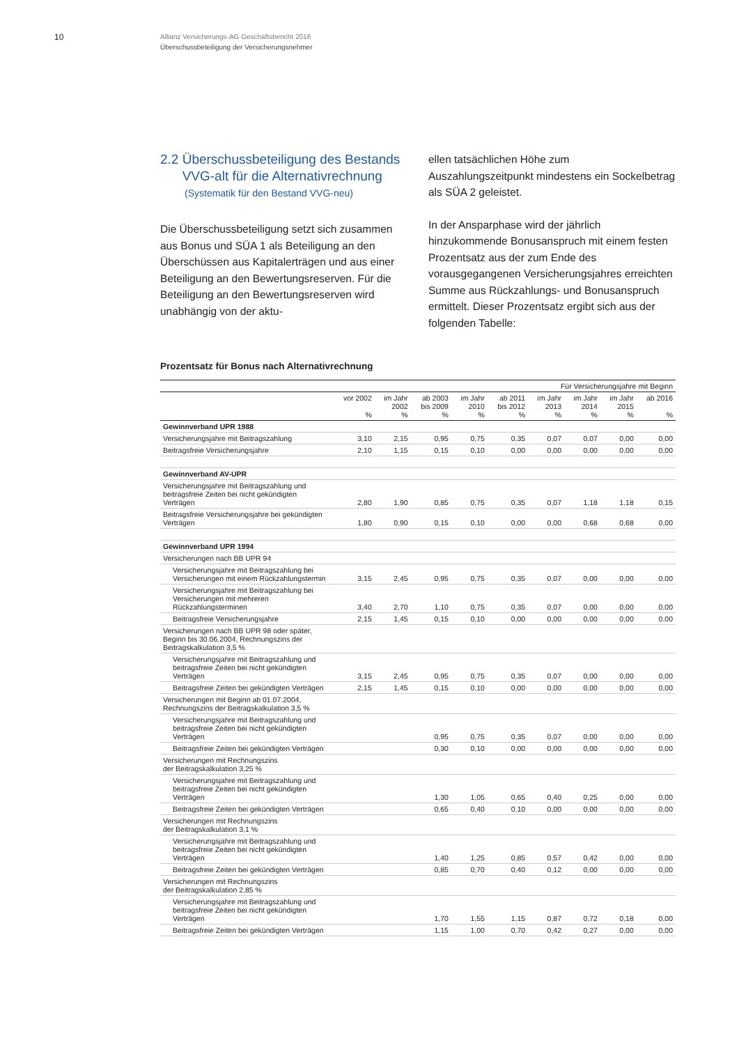10
Allianz Versicherungs-AG Geschäftsbericht 2016
Überschussbeteiligung der Versicherungsnehmer
2.2 Überschussbeteiligung des Bestands
VVG-alt für die Alternativrechnung
(Systematik für den Bestand VVG-neu)
Die Überschussbeteiligung setzt sich zusammen aus Bonus und SÜA 1 als Beteiligung an den Überschüssen aus Kapitalerträgen und aus einer Beteiligung an den Bewertungsreserven. Für die Beteiligung an den Bewertungsreserven wird unabhängig von der aktu-
ellen tatsächlichen Höhe zum Auszahlungszeitpunkt mindestens ein Sockelbetrag als SÜA 2 geleistet.
In der Ansparphase wird der jährlich hinzukommende Bonusanspruch mit einem festen Prozentsatz aus der zum Ende des vorausgegangenen Versicherungsjahres erreichten Summe aus Rückzahlungs- und Bonusanspruch ermittelt. Dieser Prozentsatz ergibt sich aus der folgenden Tabelle:
Prozentsatz für Bonus nach Alternativrechnung
| | Für Versicherungsjahre mit Beginn | | | | | | | | |
| | vor 2002 % | im Jahr 2002 % | ab 2003 bis 2009 % | im Jahr 2010 % | ab 2011 bis 2012 % | im Jahr 2013 % | im Jahr 2014 % | im Jahr 2015 % | ab 2016 % |
| Gewinnverband UPR 1988 | | | | | | | | | |
| Versicherungsjahre mit Beitragszahlung | 3,10 | 2,15 | 0,95 | 0,75 | 0,35 | 0,07 | 0,07 | 0,00 | 0,00 |
| Beitragsfreie Versicherungsjahre | 2,10 | 1,15 | 0,15 | 0,10 | 0,00 | 0,00 | 0,00 | 0,00 | 0,00 |
| Gewinnverband AV-UPR | | | | | | | | | |
| Versicherungsjahre mit Beitragszahlung und beitragsfreie Zeiten bei nicht gekündigten Verträgen | 2,80 | 1,90 | 0,85 | 0,75 | 0,35 | 0,07 | 1,18 | 1,18 | 0,15 |
| Beitragsfreie Versicherungsjahre bei gekündigten Verträgen | 1,80 | 0,90 | 0,15 | 0,10 | 0,00 | 0,00 | 0,68 | 0,68 | 0,00 |
| Gewinnverband UPR 1994 | | | | | | | | | |
| Versicherungen nach BB UPR 94 | | | | | | | | | |
| Versicherungsjahre mit Beitragszahlung bei Versicherungen mit einem Rückzahlungstermin | 3,15 | 2,45 | 0,95 | 0,75 | 0,35 | 0,07 | 0,00 | 0,00 | 0,00 |
| Versicherungsjahre mit Beitragszahlung bei Versicherungen mit mehreren Rückzahlungsterminen | 3,40 | 2,70 | 1,10 | 0,75 | 0,35 | 0,07 | 0,00 | 0,00 | 0,00 |
| Beitragsfreie Versicherungsjahre | 2,15 | 1,45 | 0,15 | 0,10 | 0,00 | 0,00 | 0,00 | 0,00 | 0,00 |
| Versicherungen nach BB UPR 98 oder später, Beginn bis 30.06.2004, Rechnungszins der Beitragskalkulation 3,5 % | | | | | | | | | |
| Versicherungsjahre mit Beitragszahlung und beitragsfreie Zeiten bei nicht gekündigten Verträgen | 3,15 | 2,45 | 0,95 | 0,75 | 0,35 | 0,07 | 0,00 | 0,00 | 0,00 |
| Beitragsfreie Zeiten bei gekündigten Verträgen | 2,15 | 1,45 | 0,15 | 0,10 | 0,00 | 0,00 | 0,00 | 0,00 | 0,00 |
| Versicherungen mit Beginn ab 01.07.2004, Rechnungszins der Beitragskalkulation 3,5 % | | | | | | | | | |
| Versicherungsjahre mit Beitragszahlung und beitragsfreie Zeiten bei nicht gekündigten Verträgen | | | 0,95 | 0,75 | 0,35 | 0,07 | 0,00 | 0,00 | 0,00 |
| Beitragsfreie Zeiten bei gekündigten Verträgen | | | 0,30 | 0,10 | 0,00 | 0,00 | 0,00 | 0,00 | 0,00 |
| Versicherungen mit Rechnungszins der Beitragskalkulation 3,25 % | | | | | | | | | |
| Versicherungsjahre mit Beitragszahlung und beitragsfreie Zeiten bei nicht gekündigten Verträgen | | | 1,30 | 1,05 | 0,65 | 0,40 | 0,25 | 0,00 | 0,00 |
| Beitragsfreie Zeiten bei gekündigten Verträgen | | | 0,65 | 0,40 | 0,10 | 0,00 | 0,00 | 0,00 | 0,00 |
| Versicherungen mit Rechnungszins der Beitragskalkulation 3,1 % | | | | | | | | | |
| Versicherungsjahre mit Beitragszahlung und beitragsfreie Zeiten bei nicht gekündigten Verträgen | | | 1,40 | 1,25 | 0,85 | 0,57 | 0,42 | 0,00 | 0,00 |
| Beitragsfreie Zeiten bei gekündigten Verträgen | | | 0,85 | 0,70 | 0,40 | 0,12 | 0,00 | 0,00 | 0,00 |
| Versicherungen mit Rechnungszins der Beitragskalkulation 2,85 % | | | | | | | | | |
| Versicherungsjahre mit Beitragszahlung und beitragsfreie Zeiten bei nicht gekündigten Verträgen | | | 1,70 | 1,55 | 1,15 | 0,87 | 0,72 | 0,18 | 0,00 |
| Beitragsfreie Zeiten bei gekündigten Verträgen | | | 1,15 | 1,00 | 0,70 | 0,42 | 0,27 | 0,00 | 0,00 |